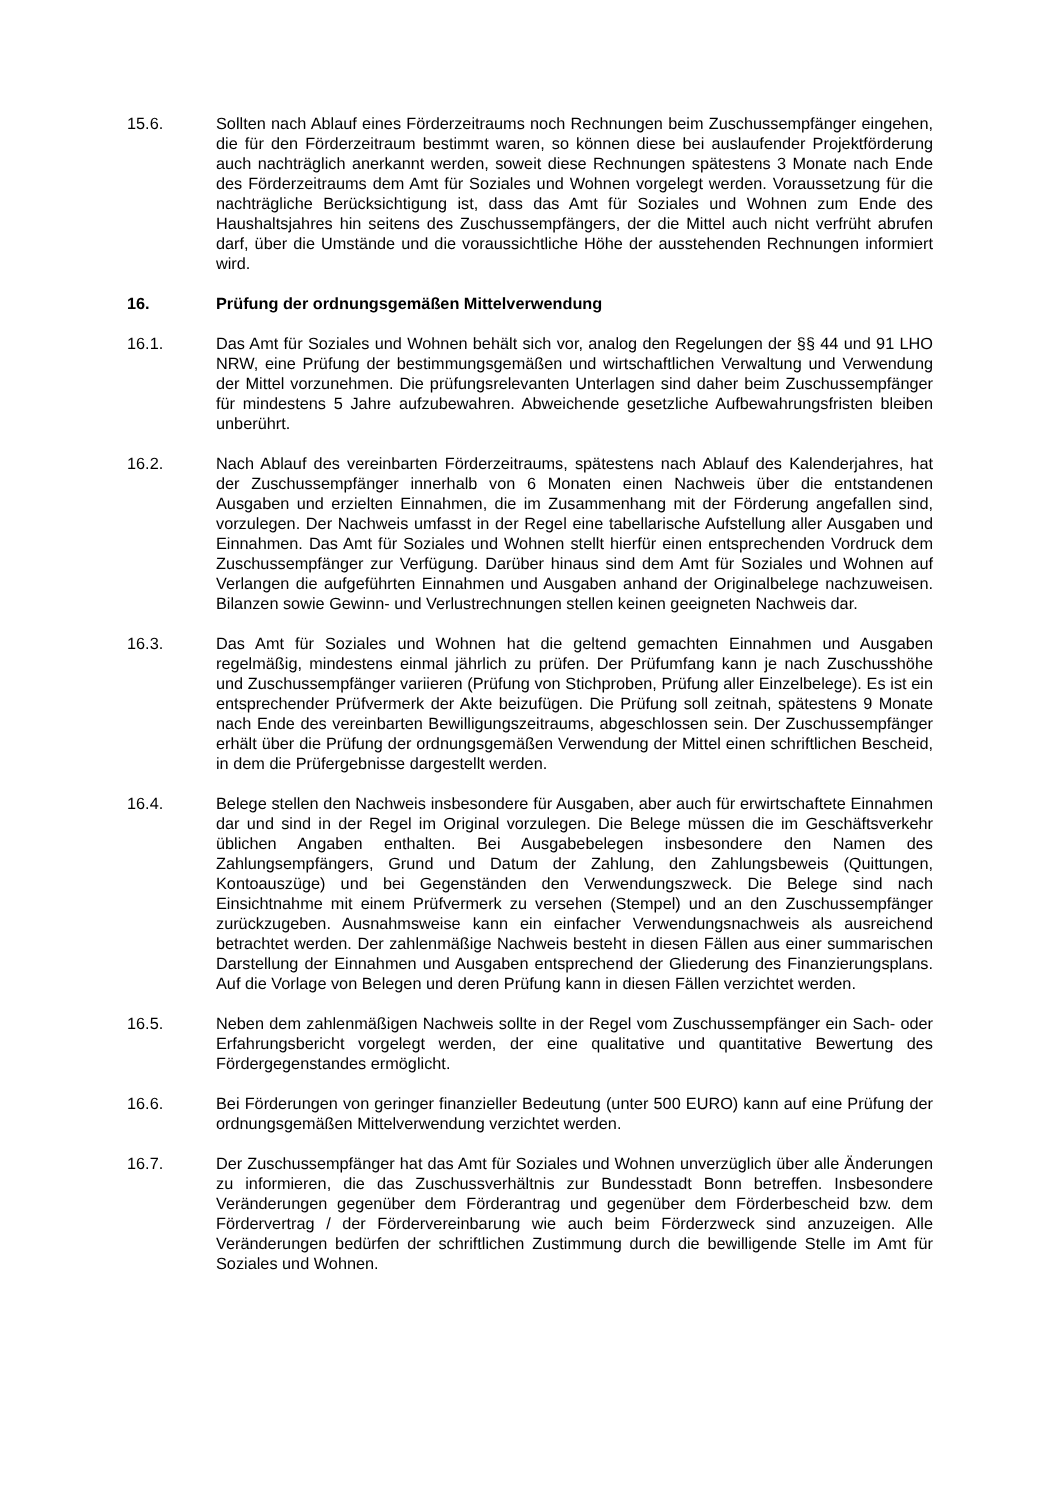15.6. Sollten nach Ablauf eines Förderzeitraums noch Rechnungen beim Zuschussempfänger eingehen, die für den Förderzeitraum bestimmt waren, so können diese bei auslaufender Projektförderung auch nachträglich anerkannt werden, soweit diese Rechnungen spätestens 3 Monate nach Ende des Förderzeitraums dem Amt für Soziales und Wohnen vorgelegt werden. Voraussetzung für die nachträgliche Berücksichtigung ist, dass das Amt für Soziales und Wohnen zum Ende des Haushaltsjahres hin seitens des Zuschussempfängers, der die Mittel auch nicht verfrüht abrufen darf, über die Umstände und die voraussichtliche Höhe der ausstehenden Rechnungen informiert wird.
16. Prüfung der ordnungsgemäßen Mittelverwendung
16.1. Das Amt für Soziales und Wohnen behält sich vor, analog den Regelungen der §§ 44 und 91 LHO NRW, eine Prüfung der bestimmungsgemäßen und wirtschaftlichen Verwaltung und Verwendung der Mittel vorzunehmen. Die prüfungsrelevanten Unterlagen sind daher beim Zuschussempfänger für mindestens 5 Jahre aufzubewahren. Abweichende gesetzliche Aufbewahrungsfristen bleiben unberührt.
16.2. Nach Ablauf des vereinbarten Förderzeitraums, spätestens nach Ablauf des Kalenderjahres, hat der Zuschussempfänger innerhalb von 6 Monaten einen Nachweis über die entstandenen Ausgaben und erzielten Einnahmen, die im Zusammenhang mit der Förderung angefallen sind, vorzulegen. Der Nachweis umfasst in der Regel eine tabellarische Aufstellung aller Ausgaben und Einnahmen. Das Amt für Soziales und Wohnen stellt hierfür einen entsprechenden Vordruck dem Zuschussempfänger zur Verfügung. Darüber hinaus sind dem Amt für Soziales und Wohnen auf Verlangen die aufgeführten Einnahmen und Ausgaben anhand der Originalbelege nachzuweisen. Bilanzen sowie Gewinn- und Verlustrechnungen stellen keinen geeigneten Nachweis dar.
16.3. Das Amt für Soziales und Wohnen hat die geltend gemachten Einnahmen und Ausgaben regelmäßig, mindestens einmal jährlich zu prüfen. Der Prüfumfang kann je nach Zuschusshöhe und Zuschussempfänger variieren (Prüfung von Stichproben, Prüfung aller Einzelbelege). Es ist ein entsprechender Prüfvermerk der Akte beizufügen. Die Prüfung soll zeitnah, spätestens 9 Monate nach Ende des vereinbarten Bewilligungszeitraums, abgeschlossen sein. Der Zuschussempfänger erhält über die Prüfung der ordnungsgemäßen Verwendung der Mittel einen schriftlichen Bescheid, in dem die Prüfergebnisse dargestellt werden.
16.4. Belege stellen den Nachweis insbesondere für Ausgaben, aber auch für erwirtschaftete Einnahmen dar und sind in der Regel im Original vorzulegen. Die Belege müssen die im Geschäftsverkehr üblichen Angaben enthalten. Bei Ausgabebelegen insbesondere den Namen des Zahlungsempfängers, Grund und Datum der Zahlung, den Zahlungsbeweis (Quittungen, Kontoauszüge) und bei Gegenständen den Verwendungszweck. Die Belege sind nach Einsichtnahme mit einem Prüfvermerk zu versehen (Stempel) und an den Zuschussempfänger zurückzugeben. Ausnahmsweise kann ein einfacher Verwendungsnachweis als ausreichend betrachtet werden. Der zahlenmäßige Nachweis besteht in diesen Fällen aus einer summarischen Darstellung der Einnahmen und Ausgaben entsprechend der Gliederung des Finanzierungsplans. Auf die Vorlage von Belegen und deren Prüfung kann in diesen Fällen verzichtet werden.
16.5. Neben dem zahlenmäßigen Nachweis sollte in der Regel vom Zuschussempfänger ein Sach- oder Erfahrungsbericht vorgelegt werden, der eine qualitative und quantitative Bewertung des Fördergegenstandes ermöglicht.
16.6. Bei Förderungen von geringer finanzieller Bedeutung (unter 500 EURO) kann auf eine Prüfung der ordnungsgemäßen Mittelverwendung verzichtet werden.
16.7. Der Zuschussempfänger hat das Amt für Soziales und Wohnen unverzüglich über alle Änderungen zu informieren, die das Zuschussverhältnis zur Bundesstadt Bonn betreffen. Insbesondere Veränderungen gegenüber dem Förderantrag und gegenüber dem Förderbescheid bzw. dem Fördervertrag / der Fördervereinbarung wie auch beim Förderzweck sind anzuzeigen. Alle Veränderungen bedürfen der schriftlichen Zustimmung durch die bewilligende Stelle im Amt für Soziales und Wohnen.